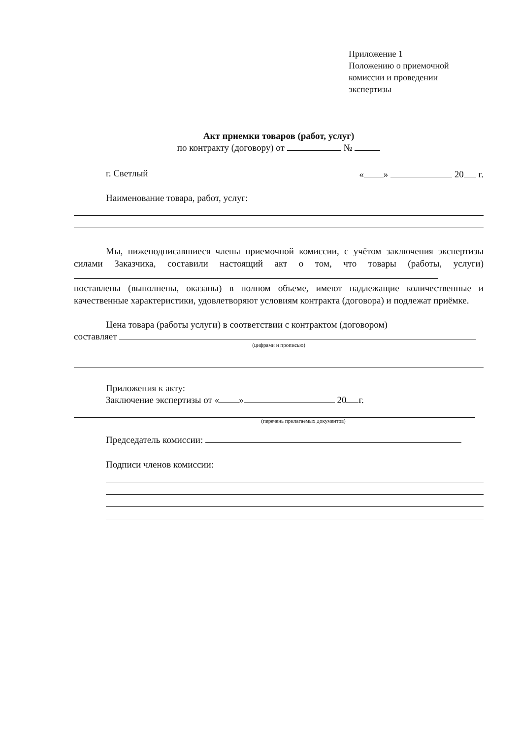Приложение 1
Положению о приемочной
комиссии и проведении
экспертизы
Акт приемки товаров (работ, услуг)
по контракту (договору) от №
г. Светлый « » 20 г.
Наименование товара, работ, услуг:
Мы, нижеподписавшиеся члены приемочной комиссии, с учётом заключения экспертизы силами Заказчика, составили настоящий акт о том, что товары (работы, услуги) поставлены (выполнены, оказаны) в полном объеме, имеют надлежащие количественные и качественные характеристики, удовлетворяют условиям контракта (договора) и подлежат приёмке.
Цена товара (работы услуги) в соответствии с контрактом (договором)
составляет
(цифрами и прописью)
Приложения к акту:
Заключение экспертизы от « » 20 г.
(перечень прилагаемых документов)
Председатель комиссии:
Подписи членов комиссии: